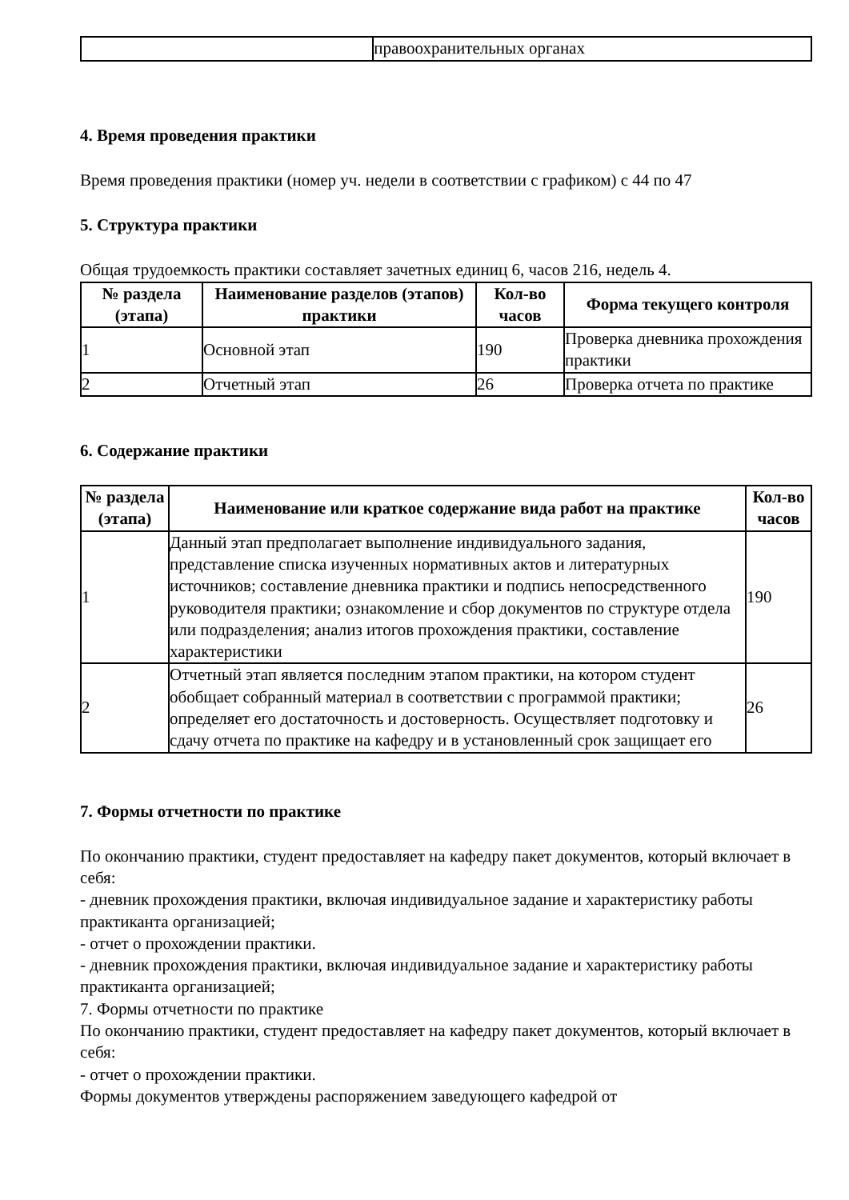| | правоохранительных органах |
4. Время проведения практики
Время проведения практики (номер уч. недели в соответствии с графиком) с 44 по 47
5. Структура практики
Общая трудоемкость практики составляет зачетных единиц 6, часов 216, недель 4.
| № раздела (этапа) | Наименование разделов (этапов) практики | Кол-во часов | Форма текущего контроля |
| --- | --- | --- | --- |
| 1 | Основной этап | 190 | Проверка дневника прохождения практики |
| 2 | Отчетный этап | 26 | Проверка отчета по практике |
6. Содержание практики
| № раздела (этапа) | Наименование или краткое содержание вида работ на практике | Кол-во часов |
| --- | --- | --- |
| 1 | Данный этап предполагает выполнение индивидуального задания, представление списка изученных нормативных актов и литературных источников; составление дневника практики и подпись непосредственного руководителя практики; ознакомление и сбор документов по структуре отдела или подразделения; анализ итогов прохождения практики, составление характеристики | 190 |
| 2 | Отчетный этап является последним этапом практики, на котором студент обобщает собранный материал в соответствии с программой практики; определяет его достаточность и достоверность. Осуществляет подготовку и сдачу отчета по практике на кафедру и в установленный срок защищает его | 26 |
7. Формы отчетности по практике
По окончанию практики, студент предоставляет на кафедру пакет документов, который включает в себя:
- дневник прохождения практики, включая индивидуальное задание и характеристику работы практиканта организацией;
- отчет о прохождении практики.
- дневник прохождения практики, включая индивидуальное задание и характеристику работы практиканта организацией;
7. Формы отчетности по практике
По окончанию практики, студент предоставляет на кафедру пакет документов, который включает в себя:
- отчет о прохождении практики.
Формы документов утверждены распоряжением заведующего кафедрой от